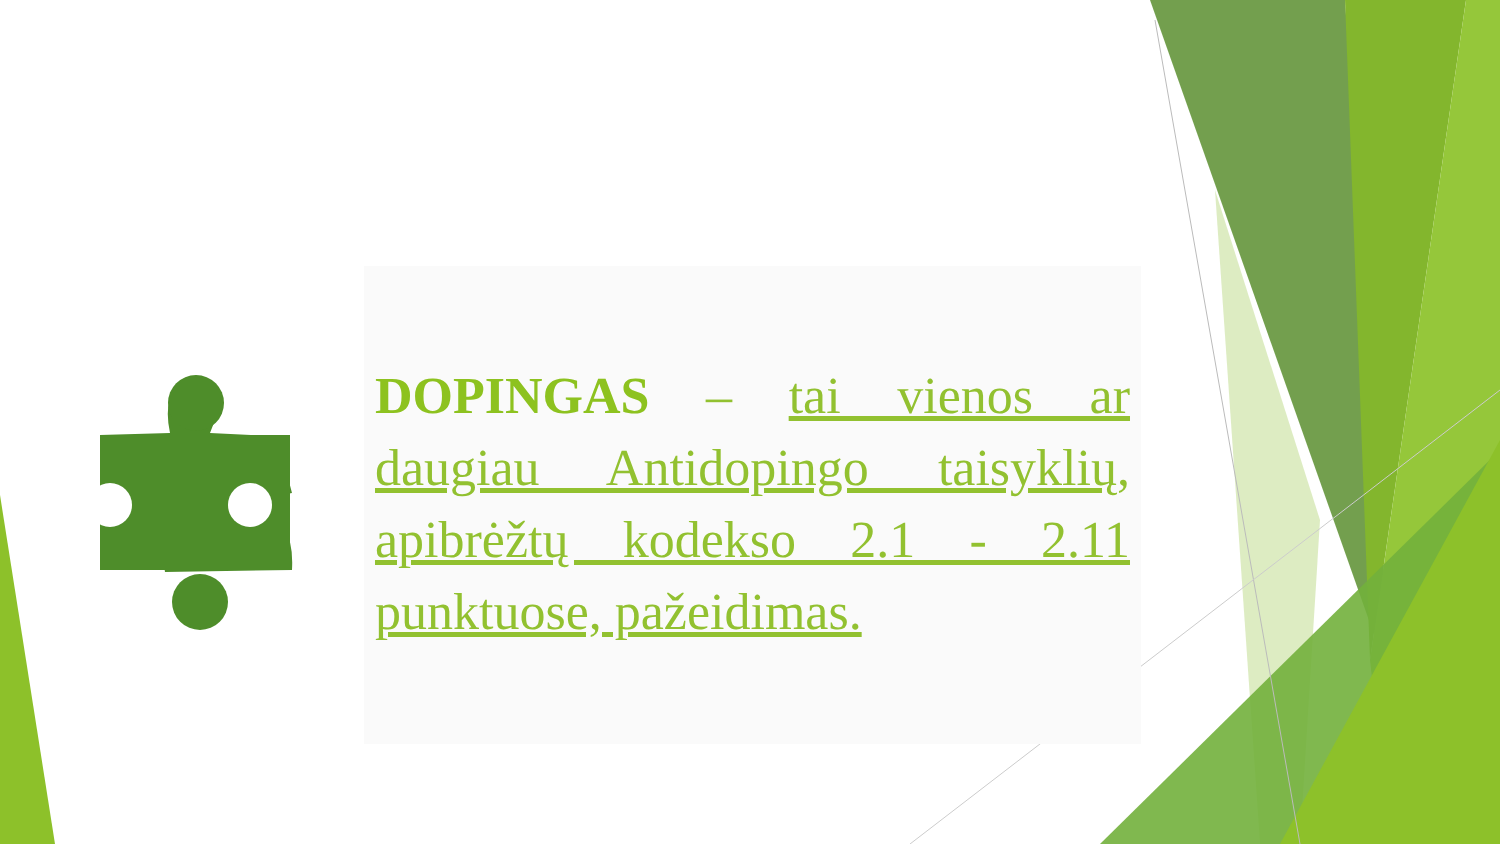DOPINGAS – tai vienos ar daugiau Antidopingo taisyklių, apibrėžtų kodekso 2.1 - 2.11 punktuose, pažeidimas.